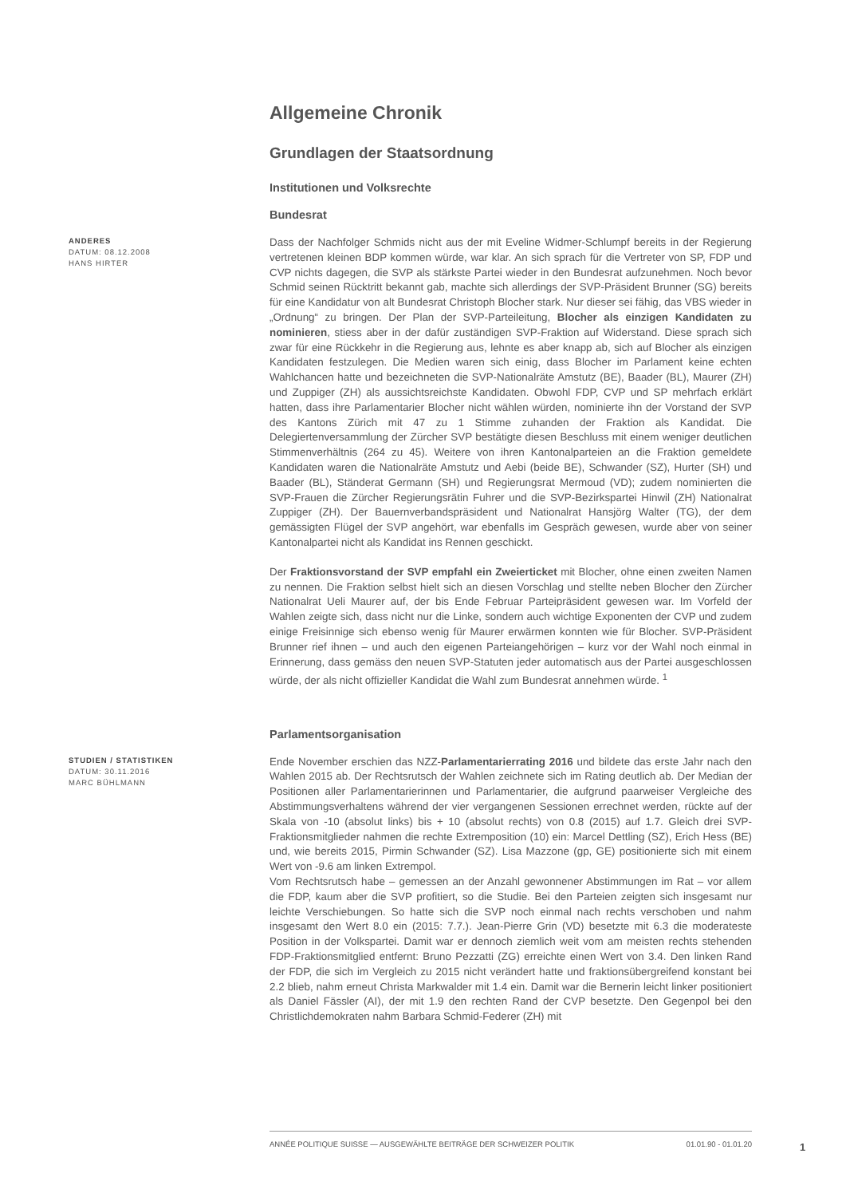Allgemeine Chronik
Grundlagen der Staatsordnung
Institutionen und Volksrechte
Bundesrat
ANDERES
DATUM: 08.12.2008
HANS HIRTER
Dass der Nachfolger Schmids nicht aus der mit Eveline Widmer-Schlumpf bereits in der Regierung vertretenen kleinen BDP kommen würde, war klar. An sich sprach für die Vertreter von SP, FDP und CVP nichts dagegen, die SVP als stärkste Partei wieder in den Bundesrat aufzunehmen. Noch bevor Schmid seinen Rücktritt bekannt gab, machte sich allerdings der SVP-Präsident Brunner (SG) bereits für eine Kandidatur von alt Bundesrat Christoph Blocher stark. Nur dieser sei fähig, das VBS wieder in „Ordnung“ zu bringen. Der Plan der SVP-Parteileitung, Blocher als einzigen Kandidaten zu nominieren, stiess aber in der dafür zuständigen SVP-Fraktion auf Widerstand. Diese sprach sich zwar für eine Rückkehr in die Regierung aus, lehnte es aber knapp ab, sich auf Blocher als einzigen Kandidaten festzulegen. Die Medien waren sich einig, dass Blocher im Parlament keine echten Wahlchancen hatte und bezeichneten die SVP-Nationalräte Amstutz (BE), Baader (BL), Maurer (ZH) und Zuppiger (ZH) als aussichtsreichste Kandidaten. Obwohl FDP, CVP und SP mehrfach erklärt hatten, dass ihre Parlamentarier Blocher nicht wählen würden, nominierte ihn der Vorstand der SVP des Kantons Zürich mit 47 zu 1 Stimme zuhanden der Fraktion als Kandidat. Die Delegiertenversammlung der Zürcher SVP bestätigte diesen Beschluss mit einem weniger deutlichen Stimmenverhältnis (264 zu 45). Weitere von ihren Kantonalparteien an die Fraktion gemeldete Kandidaten waren die Nationalräte Amstutz und Aebi (beide BE), Schwander (SZ), Hurter (SH) und Baader (BL), Ständerat Germann (SH) und Regierungsrat Mermoud (VD); zudem nominierten die SVP-Frauen die Zürcher Regierungsrätin Fuhrer und die SVP-Bezirkspartei Hinwil (ZH) Nationalrat Zuppiger (ZH). Der Bauernverbandspräsident und Nationalrat Hansjörg Walter (TG), der dem gemässigten Flügel der SVP angehört, war ebenfalls im Gespräch gewesen, wurde aber von seiner Kantonalpartei nicht als Kandidat ins Rennen geschickt.
Der Fraktionsvorstand der SVP empfahl ein Zweierticket mit Blocher, ohne einen zweiten Namen zu nennen. Die Fraktion selbst hielt sich an diesen Vorschlag und stellte neben Blocher den Zürcher Nationalrat Ueli Maurer auf, der bis Ende Februar Parteipräsident gewesen war. Im Vorfeld der Wahlen zeigte sich, dass nicht nur die Linke, sondern auch wichtige Exponenten der CVP und zudem einige Freisinnige sich ebenso wenig für Maurer erwärmen konnten wie für Blocher. SVP-Präsident Brunner rief ihnen – und auch den eigenen Parteiangehörigen – kurz vor der Wahl noch einmal in Erinnerung, dass gemäss den neuen SVP-Statuten jeder automatisch aus der Partei ausgeschlossen würde, der als nicht offizieller Kandidat die Wahl zum Bundesrat annehmen würde. <sup>1</sup>
Parlamentsorganisation
STUDIEN / STATISTIKEN
DATUM: 30.11.2016
MARC BÜHLMANN
Ende November erschien das NZZ-Parlamentarierrating 2016 und bildete das erste Jahr nach den Wahlen 2015 ab. Der Rechtsrutsch der Wahlen zeichnete sich im Rating deutlich ab. Der Median der Positionen aller Parlamentarierinnen und Parlamentarier, die aufgrund paarweiser Vergleiche des Abstimmungsverhaltens während der vier vergangenen Sessionen errechnet werden, rückte auf der Skala von -10 (absolut links) bis + 10 (absolut rechts) von 0.8 (2015) auf 1.7. Gleich drei SVP-Fraktionsmitglieder nahmen die rechte Extremposition (10) ein: Marcel Dettling (SZ), Erich Hess (BE) und, wie bereits 2015, Pirmin Schwander (SZ). Lisa Mazzone (gp, GE) positionierte sich mit einem Wert von -9.6 am linken Extrempol.
Vom Rechtsrutsch habe – gemessen an der Anzahl gewonnener Abstimmungen im Rat – vor allem die FDP, kaum aber die SVP profitiert, so die Studie. Bei den Parteien zeigten sich insgesamt nur leichte Verschiebungen. So hatte sich die SVP noch einmal nach rechts verschoben und nahm insgesamt den Wert 8.0 ein (2015: 7.7.). Jean-Pierre Grin (VD) besetzte mit 6.3 die moderateste Position in der Volkspartei. Damit war er dennoch ziemlich weit vom am meisten rechts stehenden FDP-Fraktionsmitglied entfernt: Bruno Pezzatti (ZG) erreichte einen Wert von 3.4. Den linken Rand der FDP, die sich im Vergleich zu 2015 nicht verändert hatte und fraktionsübergreifend konstant bei 2.2 blieb, nahm erneut Christa Markwalder mit 1.4 ein. Damit war die Bernerin leicht linker positioniert als Daniel Fässler (AI), der mit 1.9 den rechten Rand der CVP besetzte. Den Gegenpol bei den Christlichdemokraten nahm Barbara Schmid-Federer (ZH) mit
ANNÉE POLITIQUE SUISSE — AUSGEWÄHLTE BEITRÄGE DER SCHWEIZER POLITIK 01.01.90 - 01.01.20
1